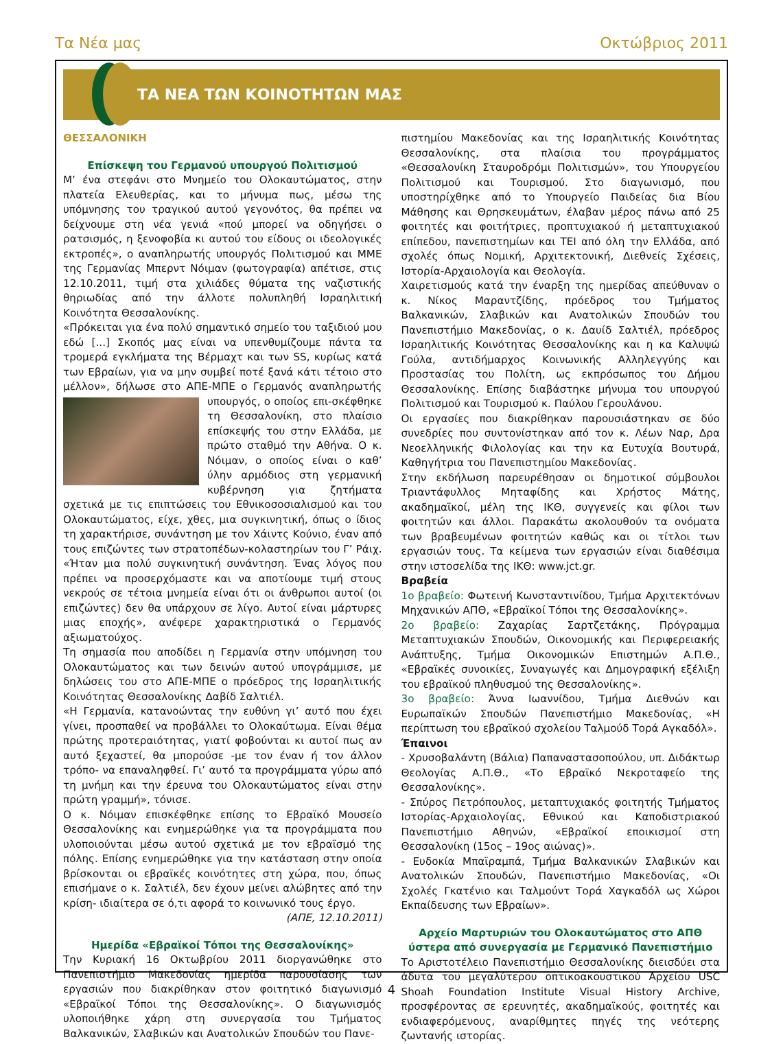Τα Νέα μας Οκτώβριος 2011
ΤΑ ΝΕΑ ΤΩΝ ΚΟΙΝΟΤΗΤΩΝ ΜΑΣ
ΘΕΣΣΑΛΟΝΙΚΗ
Επίσκεψη του Γερμανού υπουργού Πολιτισμού
Μ’ ένα στεφάνι στο Μνημείο του Ολοκαυτώματος, στην πλατεία Ελευθερίας, και το μήνυμα πως, μέσω της υπόμνησης του τραγικού αυτού γεγονότος, θα πρέπει να δείχνουμε στη νέα γενιά «πού μπορεί να οδηγήσει ο ρατσισμός, η ξενοφοβία κι αυτού του είδους οι ιδεολογικές εκτροπές», ο αναπληρωτής υπουργός Πολιτισμού και ΜΜΕ της Γερμανίας Μπερντ Νόιμαν (φωτογραφία) απέτισε, στις 12.10.2011, τιμή στα χιλιάδες θύματα της ναζιστικής θηριωδίας από την άλλοτε πολυπληθή Ισραηλιτική Κοινότητα Θεσσαλονίκης.
«Πρόκειται για ένα πολύ σημαντικό σημείο του ταξιδιού μου εδώ [...] Σκοπός μας είναι να υπενθυμίζουμε πάντα τα τρομερά εγκλήματα της Βέρμαχτ και των SS, κυρίως κατά των Εβραίων, για να μην συμβεί ποτέ ξανά κάτι τέτοιο στο μέλλον», δήλωσε στο ΑΠΕ-ΜΠΕ ο Γερμανός αναπληρωτής υπουργός, ο οποίος επι- σκέφθηκε τη Θεσσαλονίκη, στο πλαίσιο επίσκεψής του στην Ελλάδα, με πρώτο σταθμό την Αθήνα. Ο κ. Νόιμαν, ο οποίος είναι ο καθ’ ύλην αρμόδιος στη γερμανική κυβέρνηση για ζητήματα σχετικά με τις επιπτώσεις του Εθνικοσοσιαλισμού και του Ολοκαυτώματος, είχε, χθες, μια συγκινητική, όπως ο ίδιος τη χαρακτήρισε, συνάντηση με τον Χάιντς Κούνιο, έναν από τους επιζώντες των στρατοπέδων-κολαστηρίων του Γ’ Ράιχ. «Ήταν μια πολύ συγκινητική συνάντηση. Ένας λόγος που πρέπει να προσερχόμαστε και να αποτίουμε τιμή στους νεκρούς σε τέτοια μνημεία είναι ότι οι άνθρωποι αυτοί (οι επιζώντες) δεν θα υπάρχουν σε λίγο. Αυτοί είναι μάρτυρες μιας εποχής», ανέφερε χαρακτηριστικά ο Γερμανός αξιωματούχος.
Τη σημασία που αποδίδει η Γερμανία στην υπόμνηση του Ολοκαυτώματος και των δεινών αυτού υπογράμμισε, με δηλώσεις του στο ΑΠΕ-ΜΠΕ ο πρόεδρος της Ισραηλιτικής Κοινότητας Θεσσαλονίκης Δαβίδ Σαλτιέλ.
«Η Γερμανία, κατανοώντας την ευθύνη γι’ αυτό που έχει γίνει, προσπαθεί να προβάλλει το Ολοκαύτωμα. Είναι θέμα πρώτης προτεραιότητας, γιατί φοβούνται κι αυτοί πως αν αυτό ξεχαστεί, θα μπορούσε -με τον έναν ή τον άλλον τρόπο- να επαναληφθεί. Γι’ αυτό τα προγράμματα γύρω από τη μνήμη και την έρευνα του Ολοκαυτώματος είναι στην πρώτη γραμμή», τόνισε.
Ο κ. Νόιμαν επισκέφθηκε επίσης το Εβραϊκό Μουσείο Θεσσαλονίκης και ενημερώθηκε για τα προγράμματα που υλοποιούνται μέσω αυτού σχετικά με τον εβραϊσμό της πόλης. Επίσης ενημερώθηκε για την κατάσταση στην οποία βρίσκονται οι εβραϊκές κοινότητες στη χώρα, που, όπως επισήμανε ο κ. Σαλτιέλ, δεν έχουν μείνει αλώβητες από την κρίση- ιδιαίτερα σε ό,τι αφορά το κοινωνικό τους έργο.
(ΑΠΕ, 12.10.2011)
Ημερίδα «Εβραϊκοί Τόποι της Θεσσαλονίκης»
Την Κυριακή 16 Οκτωβρίου 2011 διοργανώθηκε στο Πανεπιστήμιο Μακεδονίας ημερίδα παρουσίασης των εργασιών που διακρίθηκαν στον φοιτητικό διαγωνισμό «Εβραϊκοί Τόποι της Θεσσαλονίκης». Ο διαγωνισμός υλοποιήθηκε χάρη στη συνεργασία του Τμήματος Βαλκανικών, Σλαβικών και Ανατολικών Σπουδών του Πανε-
πιστημίου Μακεδονίας και της Ισραηλιτικής Κοινότητας Θεσσαλονίκης, στα πλαίσια του προγράμματος «Θεσσαλονίκη Σταυροδρόμι Πολιτισμών», του Υπουργείου Πολιτισμού και Τουρισμού. Στο διαγωνισμό, που υποστηρίχθηκε από το Υπουργείο Παιδείας δια Βίου Μάθησης και Θρησκευμάτων, έλαβαν μέρος πάνω από 25 φοιτητές και φοιτήτριες, προπτυχιακού ή μεταπτυχιακού επίπεδου, πανεπιστημίων και ΤΕΙ από όλη την Ελλάδα, από σχολές όπως Νομική, Αρχιτεκτονική, Διεθνείς Σχέσεις, Ιστορία-Αρχαιολογία και Θεολογία.
Χαιρετισμούς κατά την έναρξη της ημερίδας απεύθυναν ο κ. Νίκος Μαραντζίδης, πρόεδρος του Τμήματος Βαλκανικών, Σλαβικών και Ανατολικών Σπουδών του Πανεπιστήμιο Μακεδονίας, ο κ. Δαυίδ Σαλτιέλ, πρόεδρος Ισραηλιτικής Κοινότητας Θεσσαλονίκης και η κα Καλυψώ Γούλα, αντιδήμαρχος Κοινωνικής Αλληλεγγύης και Προστασίας του Πολίτη, ως εκπρόσωπος του Δήμου Θεσσαλονίκης. Επίσης διαβάστηκε μήνυμα του υπουργού Πολιτισμού και Τουρισμού κ. Παύλου Γερουλάνου.
Οι εργασίες που διακρίθηκαν παρουσιάστηκαν σε δύο συνεδρίες που συντονίστηκαν από τον κ. Λέων Ναρ, Δρα Νεοελληνικής Φιλολογίας και την κα Ευτυχία Βουτυρά, Καθηγήτρια του Πανεπιστημίου Μακεδονίας.
Στην εκδήλωση παρευρέθησαν οι δημοτικοί σύμβουλοι Τριαντάφυλλος Μηταφίδης και Χρήστος Μάτης, ακαδημαϊκοί, μέλη της ΙΚΘ, συγγενείς και φίλοι των φοιτητών και άλλοι. Παρακάτω ακολουθούν τα ονόματα των βραβευμένων φοιτητών καθώς και οι τίτλοι των εργασιών τους. Τα κείμενα των εργασιών είναι διαθέσιμα στην ιστοσελίδα της ΙΚΘ: www.jct.gr.
Βραβεία
1ο βραβείο: Φωτεινή Κωνσταντινίδου, Τμήμα Αρχιτεκτόνων Μηχανικών ΑΠΘ, «Εβραϊκοί Τόποι της Θεσσαλονίκης».
2ο βραβείο: Ζαχαρίας Σαρτζετάκης, Πρόγραμμα Μεταπτυχιακών Σπουδών, Οικονομικής και Περιφερειακής Ανάπτυξης, Τμήμα Οικονομικών Επιστημών Α.Π.Θ., «Εβραϊκές συνοικίες, Συναγωγές και Δημογραφική εξέλιξη του εβραϊκού πληθυσμού της Θεσσαλονίκης».
3ο βραβείο: Άννα Ιωαννίδου, Τμήμα Διεθνών και Ευρωπαϊκών Σπουδών Πανεπιστήμιο Μακεδονίας, «Η περίπτωση του εβραϊκού σχολείου Ταλμούδ Τορά Αγκαδόλ».
Έπαινοι
- Χρυσοβαλάντη (Βάλια) Παπαναστασοπούλου, υπ. Διδάκτωρ Θεολογίας Α.Π.Θ., «Το Εβραϊκό Νεκροταφείο της Θεσσαλονίκης».
- Σπύρος Πετρόπουλος, μεταπτυχιακός φοιτητής Τμήματος Ιστορίας-Αρχαιολογίας, Εθνικού και Καποδιστριακού Πανεπιστήμιο Αθηνών, «Εβραϊκοί εποικισμοί στη Θεσσαλονίκη (15ος – 19ος αιώνας)».
- Ευδοκία Μπαϊραμπά, Τμήμα Βαλκανικών Σλαβικών και Ανατολικών Σπουδών, Πανεπιστήμιο Μακεδονίας, «Οι Σχολές Γκατένιο και Ταλμούντ Τορά Χαγκαδόλ ως Χώροι Εκπαίδευσης των Εβραίων».
Αρχείο Μαρτυριών του Ολοκαυτώματος στο ΑΠΘ ύστερα από συνεργασία με Γερμανικό Πανεπιστήμιο
Το Αριστοτέλειο Πανεπιστήμιο Θεσσαλονίκης διεισδύει στα άδυτα του μεγαλύτερου οπτικοακουστικού Αρχείου USC Shoah Foundation Institute Visual History Archive, προσφέροντας σε ερευνητές, ακαδημαϊκούς, φοιτητές και ενδιαφερόμενους, αναρίθμητες πηγές της νεότερης ζωντανής ιστορίας.
4